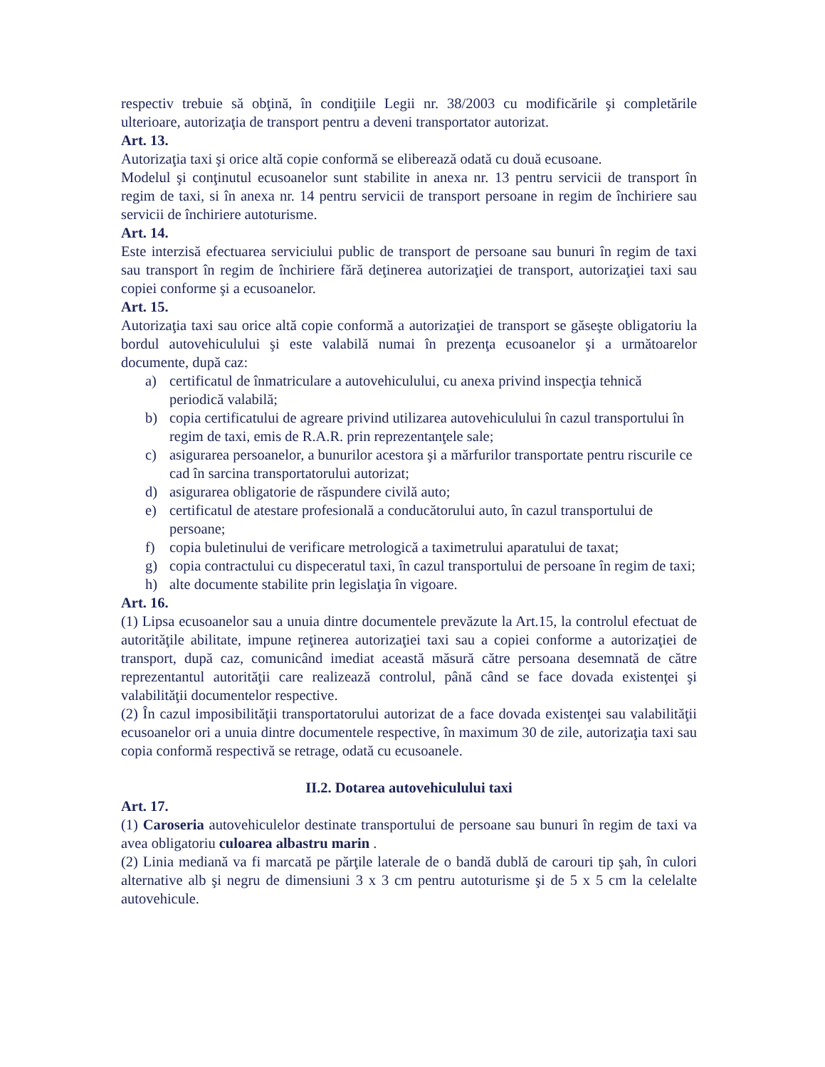respectiv trebuie să obţină, în condiţiile Legii nr. 38/2003 cu modificările şi completările ulterioare, autorizaţia de transport pentru a deveni transportator autorizat.
Art. 13.
Autorizaţia taxi şi orice altă copie conformă se eliberează odată cu două ecusoane.
Modelul şi conţinutul ecusoanelor sunt stabilite in anexa nr. 13 pentru servicii de transport în regim de taxi, si în anexa nr. 14 pentru servicii de transport persoane in regim de închiriere sau servicii de închiriere autoturisme.
Art. 14.
Este interzisă efectuarea serviciului public de transport de persoane sau bunuri în regim de taxi sau transport în regim de închiriere fără deţinerea autorizaţiei de transport, autorizaţiei taxi sau copiei conforme şi a ecusoanelor.
Art. 15.
Autorizaţia taxi sau orice altă copie conformă a autorizaţiei de transport se găseşte obligatoriu la bordul autovehiculului şi este valabilă numai în prezenţa ecusoanelor şi a următoarelor documente, după caz:
a) certificatul de înmatriculare a autovehiculului, cu anexa privind inspecţia tehnică periodică valabilă;
b) copia certificatului de agreare privind utilizarea autovehiculului în cazul transportului în regim de taxi, emis de R.A.R. prin reprezentanţele sale;
c) asigurarea persoanelor, a bunurilor acestora şi a mărfurilor transportate pentru riscurile ce cad în sarcina transportatorului autorizat;
d) asigurarea obligatorie de răspundere civilă auto;
e) certificatul de atestare profesională a conducătorului auto, în cazul transportului de persoane;
f) copia buletinului de verificare metrologică a taximetrului aparatului de taxat;
g) copia contractului cu dispeceratul taxi, în cazul transportului de persoane în regim de taxi;
h) alte documente stabilite prin legislaţia în vigoare.
Art. 16.
(1) Lipsa ecusoanelor sau a unuia dintre documentele prevăzute la Art.15, la controlul efectuat de autorităţile abilitate, impune reţinerea autorizaţiei taxi sau a copiei conforme a autorizaţiei de transport, după caz, comunicând imediat această măsură către persoana desemnată de către reprezentantul autorităţii care realizează controlul, până când se face dovada existenţei şi valabilităţii documentelor respective.
(2) În cazul imposibilităţii transportatorului autorizat de a face dovada existenţei sau valabilităţii ecusoanelor ori a unuia dintre documentele respective, în maximum 30 de zile, autorizaţia taxi sau copia conformă respectivă se retrage, odată cu ecusoanele.
II.2. Dotarea autovehiculului taxi
Art. 17.
(1) Caroseria autovehiculelor destinate transportului de persoane sau bunuri în regim de taxi va avea obligatoriu culoarea albastru marin .
(2) Linia mediană va fi marcată pe părţile laterale de o bandă dublă de carouri tip şah, în culori alternative alb şi negru de dimensiuni 3 x 3 cm pentru autoturisme şi de 5 x 5 cm la celelalte autovehicule.